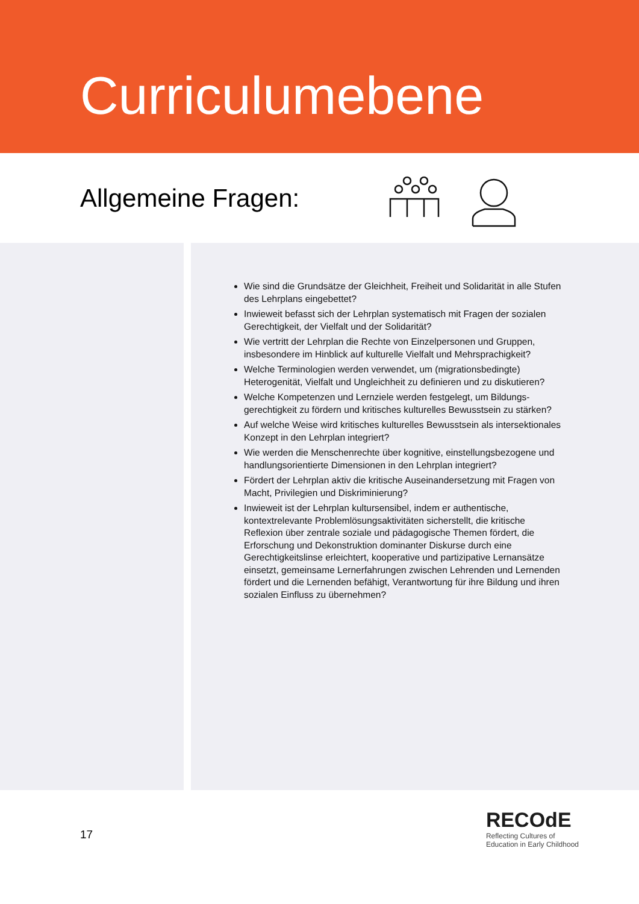Curriculumebene
Allgemeine Fragen:
Wie sind die Grundsätze der Gleichheit, Freiheit und Solidarität in alle Stufen des Lehrplans eingebettet?
Inwieweit befasst sich der Lehrplan systematisch mit Fragen der sozialen Gerechtigkeit, der Vielfalt und der Solidarität?
Wie vertritt der Lehrplan die Rechte von Einzelpersonen und Gruppen, insbesondere im Hinblick auf kulturelle Vielfalt und Mehrsprachigkeit?
Welche Terminologien werden verwendet, um (migrationsbedingte) Heterogenität, Vielfalt und Ungleichheit zu definieren und zu diskutieren?
Welche Kompetenzen und Lernziele werden festgelegt, um Bildungs-gerechtigkeit zu fördern und kritisches kulturelles Bewusstsein zu stärken?
Auf welche Weise wird kritisches kulturelles Bewusstsein als intersektionales Konzept in den Lehrplan integriert?
Wie werden die Menschenrechte über kognitive, einstellungsbezogene und handlungsorientierte Dimensionen in den Lehrplan integriert?
Fördert der Lehrplan aktiv die kritische Auseinandersetzung mit Fragen von Macht, Privilegien und Diskriminierung?
Inwieweit ist der Lehrplan kultursensibel, indem er authentische, kontextrelevante Problemlösungsaktivitäten sicherstellt, die kritische Reflexion über zentrale soziale und pädagogische Themen fördert, die Erforschung und Dekonstruktion dominanter Diskurse durch eine Gerechtigkeitslinse erleichtert, kooperative und partizipative Lernansätze einsetzt, gemeinsame Lernerfahrungen zwischen Lehrenden und Lernenden fördert und die Lernenden befähigt, Verantwortung für ihre Bildung und ihren sozialen Einfluss zu übernehmen?
17
RECOdE
Reflecting Cultures of
Education in Early Childhood